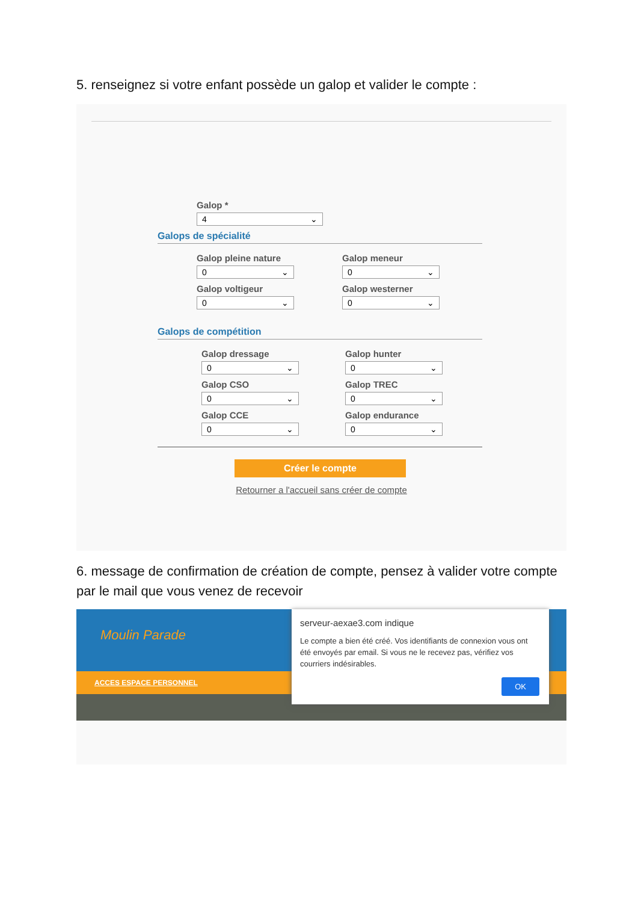5. renseignez si votre enfant possède un galop et valider le compte :
Galop *
4 ⌄
Galops de spécialité
Galop pleine nature
0 ⌄
Galop voltigeur
0 ⌄
Galop meneur
0 ⌄
Galop westerner
0 ⌄
Galops de compétition
Galop dressage
0 ⌄
Galop CSO
0 ⌄
Galop CCE
0 ⌄
Galop hunter
0 ⌄
Galop TREC
0 ⌄
Galop endurance
0 ⌄
Créer le compte
Retourner a l'accueil sans créer de compte
6. message de confirmation de création de compte, pensez à valider votre compte par le mail que vous venez de recevoir
Moulin Parade
ACCES ESPACE PERSONNEL
serveur-aexae3.com indique
Le compte a bien été créé. Vos identifiants de connexion vous ont été envoyés par email. Si vous ne le recevez pas, vérifiez vos courriers indésirables.
OK